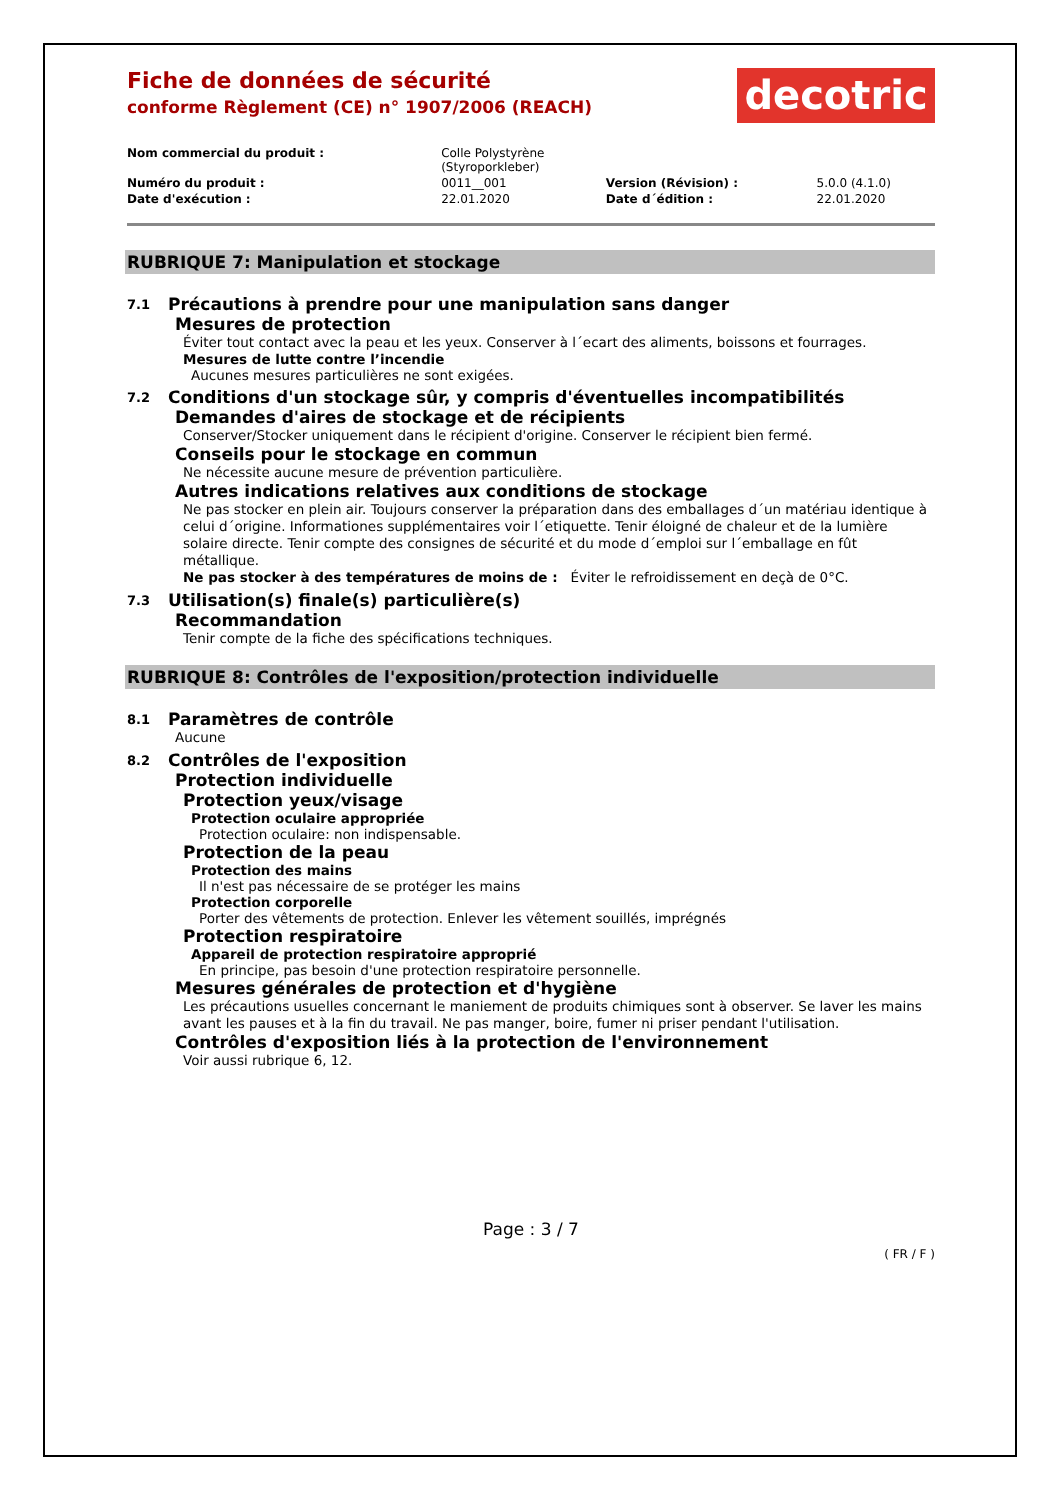Fiche de données de sécurité
conforme Règlement (CE) n° 1907/2006 (REACH)
decotric
| Nom commercial du produit : | Colle Polystyrène (Styroporkleber) | | |
| Numéro du produit : | 0011__001 | Version (Révision) : | 5.0.0 (4.1.0) |
| Date d'exécution : | 22.01.2020 | Date d´édition : | 22.01.2020 |
RUBRIQUE 7: Manipulation et stockage
7.1 Précautions à prendre pour une manipulation sans danger
Mesures de protection
Éviter tout contact avec la peau et les yeux. Conserver à l´ecart des aliments, boissons et fourrages.
Mesures de lutte contre l’incendie
Aucunes mesures particulières ne sont exigées.
7.2 Conditions d'un stockage sûr, y compris d'éventuelles incompatibilités
Demandes d'aires de stockage et de récipients
Conserver/Stocker uniquement dans le récipient d'origine. Conserver le récipient bien fermé.
Conseils pour le stockage en commun
Ne nécessite aucune mesure de prévention particulière.
Autres indications relatives aux conditions de stockage
Ne pas stocker en plein air. Toujours conserver la préparation dans des emballages d´un matériau identique à celui d´origine. Informationes supplémentaires voir l´etiquette. Tenir éloigné de chaleur et de la lumière solaire directe. Tenir compte des consignes de sécurité et du mode d´emploi sur l´emballage en fût métallique.
Ne pas stocker à des températures de moins de : Éviter le refroidissement en deçà de 0°C.
7.3 Utilisation(s) finale(s) particulière(s)
Recommandation
Tenir compte de la fiche des spécifications techniques.
RUBRIQUE 8: Contrôles de l'exposition/protection individuelle
8.1 Paramètres de contrôle
Aucune
8.2 Contrôles de l'exposition
Protection individuelle
Protection yeux/visage
Protection oculaire appropriée
Protection oculaire: non indispensable.
Protection de la peau
Protection des mains
Il n'est pas nécessaire de se protéger les mains
Protection corporelle
Porter des vêtements de protection. Enlever les vêtement souillés, imprégnés
Protection respiratoire
Appareil de protection respiratoire approprié
En principe, pas besoin d'une protection respiratoire personnelle.
Mesures générales de protection et d'hygiène
Les précautions usuelles concernant le maniement de produits chimiques sont à observer. Se laver les mains avant les pauses et à la fin du travail. Ne pas manger, boire, fumer ni priser pendant l'utilisation.
Contrôles d'exposition liés à la protection de l'environnement
Voir aussi rubrique 6, 12.
Page : 3 / 7
( FR / F )